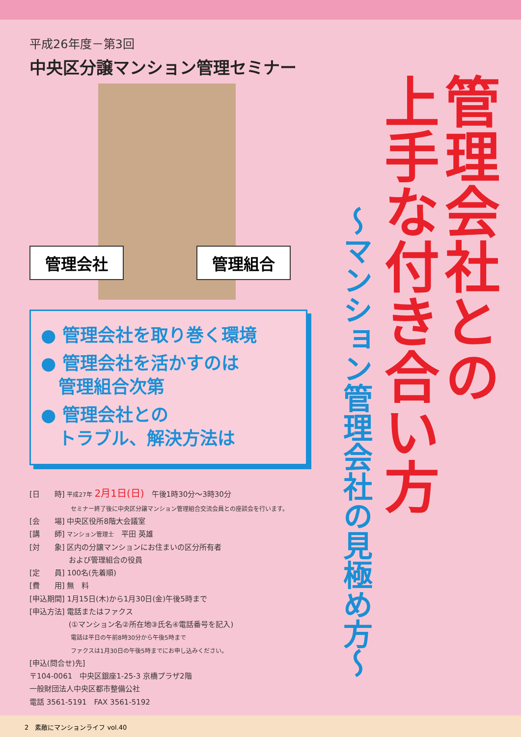平成26年度－第3回
中央区分譲マンション管理セミナー
管理会社 管理組合
● 管理会社を取り巻く環境
● 管理会社を活かすのは
　管理組合次第
● 管理会社との
　トラブル、解決方法は
[日　　時] 平成27年 2月1日(日)　午後1時30分～3時30分
　　　　　　　セミナー終了後に中央区分譲マンション管理組合交流会員との座談会を行います。
[会　　場] 中央区役所8階大会議室
[講　　師] マンション管理士　平田 英雄
[対　　象] 区内の分譲マンションにお住まいの区分所有者
　　　　　 および管理組合の役員
[定　　員] 100名(先着順)
[費　　用] 無　料
[申込期間] 1月15日(木)から1月30日(金)午後5時まで
[申込方法] 電話またはファクス
　　　　　 (①マンション名②所在地③氏名④電話番号を記入)
　　　　　　　電話は平日の午前8時30分から午後5時まで
　　　　　　　ファクスは1月30日の午後5時までにお申し込みください。
[申込(問合せ)先]
〒104-0061　中央区銀座1-25-3 京橋プラザ2階
一般財団法人中央区都市整備公社
電話 3561-5191　FAX 3561-5192
管理会社との
上手な付き合い方
～マンション管理会社の見極め方～
2　素敵にマンションライフ vol.40